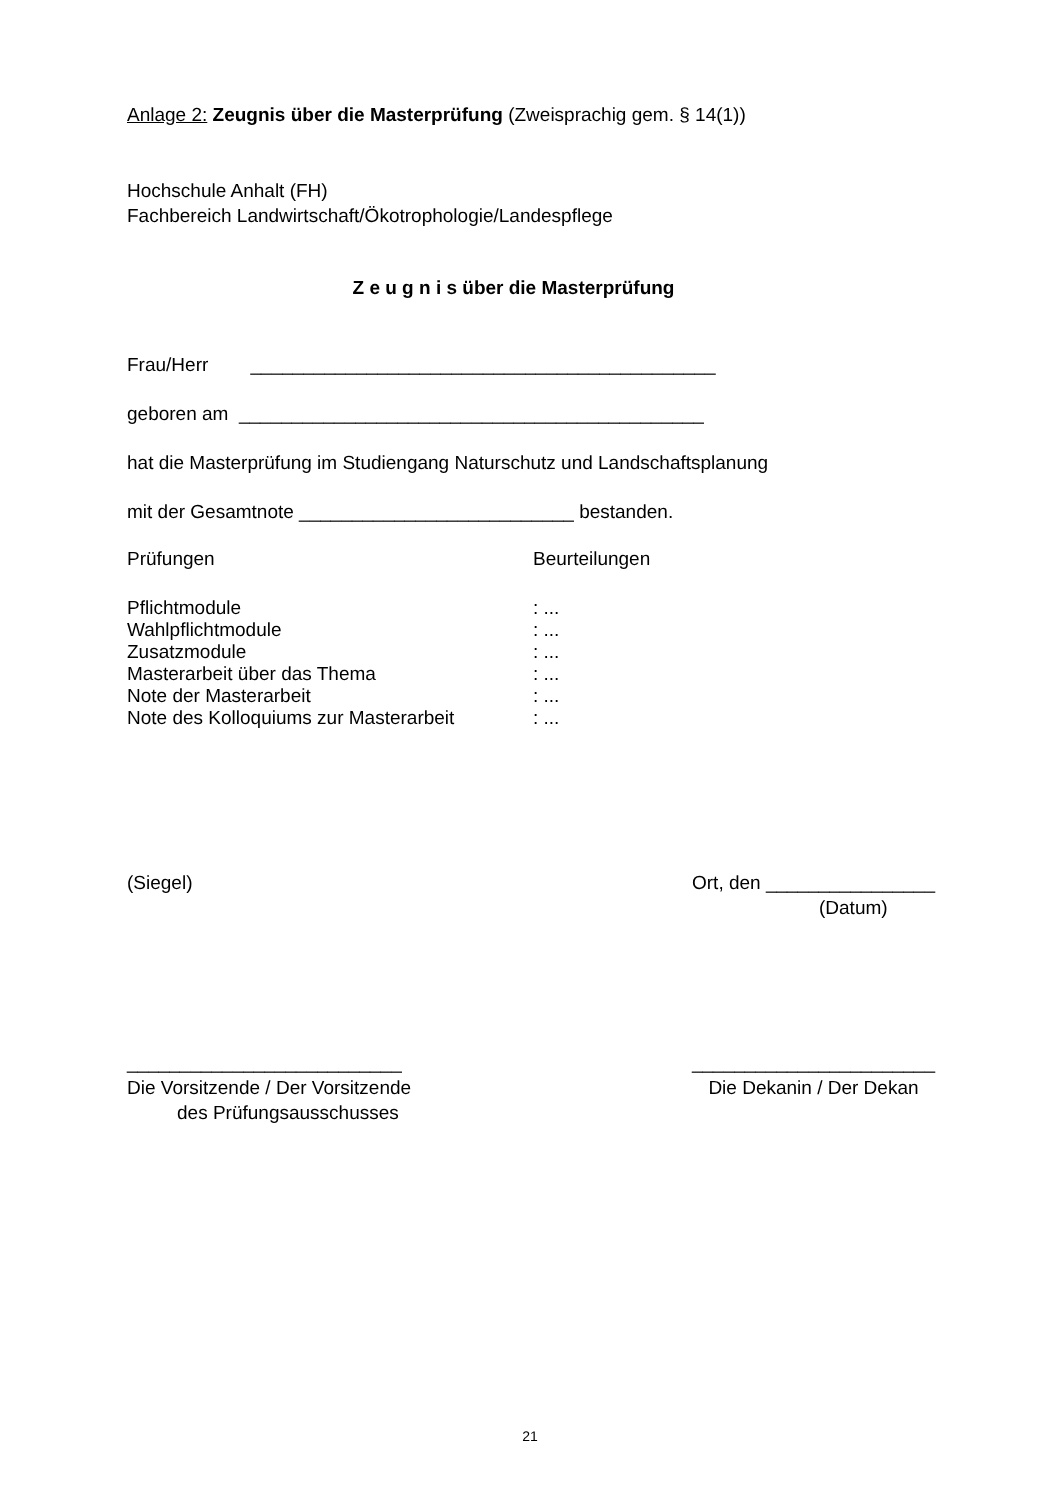Anlage 2: Zeugnis über die Masterprüfung (Zweisprachig gem. § 14(1))
Hochschule Anhalt (FH)
Fachbereich Landwirtschaft/Ökotrophologie/Landespflege
Z e u g n i s über die Masterprüfung
Frau/Herr ____________________________________________
geboren am ____________________________________________
hat die Masterprüfung im Studiengang Naturschutz und Landschaftsplanung
mit der Gesamtnote __________________________ bestanden.
Prüfungen Beurteilungen
Pflichtmodule: ...
Wahlpflichtmodule: ...
Zusatzmodule: ...
Masterarbeit über das Thema: ...
Note der Masterarbeit: ...
Note des Kolloquiums zur Masterarbeit: ...
(Siegel) Ort, den ________________
(Datum)
__________________________
Die Vorsitzende / Der Vorsitzende
des Prüfungsausschusses
_______________________
Die Dekanin / Der Dekan
21